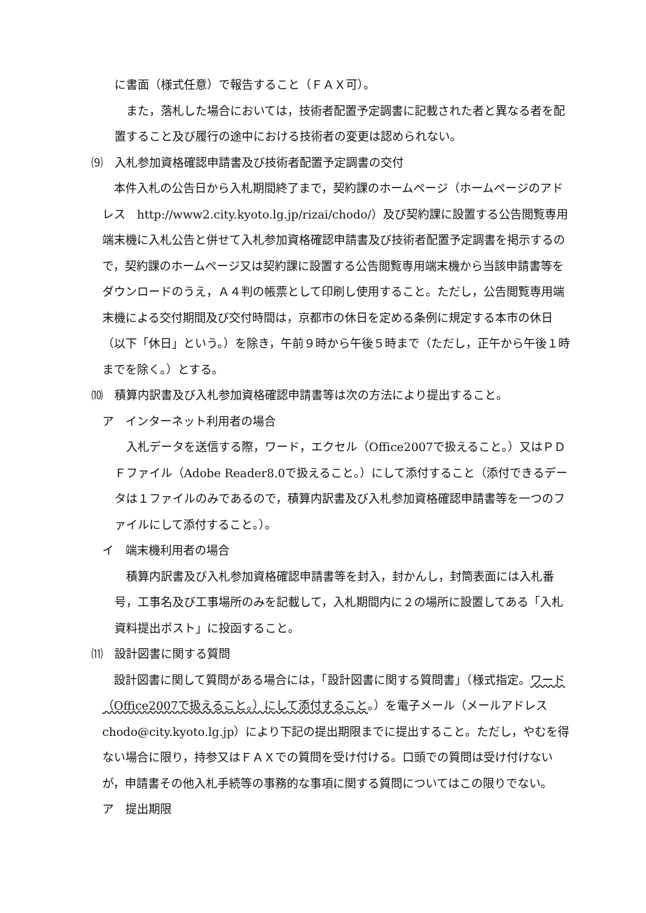に書面（様式任意）で報告すること（ＦＡＸ可）。
　また，落札した場合においては，技術者配置予定調書に記載された者と異なる者を配置すること及び履行の途中における技術者の変更は認められない。
⑼　入札参加資格確認申請書及び技術者配置予定調書の交付
　本件入札の公告日から入札期間終了まで，契約課のホームページ（ホームページのアドレス　http://www2.city.kyoto.lg.jp/rizai/chodo/）及び契約課に設置する公告閲覧専用端末機に入札公告と併せて入札参加資格確認申請書及び技術者配置予定調書を掲示するので，契約課のホームページ又は契約課に設置する公告閲覧専用端末機から当該申請書等をダウンロードのうえ，Ａ４判の帳票として印刷し使用すること。ただし，公告閲覧専用端末機による交付期間及び交付時間は，京都市の休日を定める条例に規定する本市の休日（以下「休日」という。）を除き，午前９時から午後５時まで（ただし，正午から午後１時までを除く。）とする。
⑽　積算内訳書及び入札参加資格確認申請書等は次の方法により提出すること。
ア　インターネット利用者の場合
　入札データを送信する際，ワード，エクセル（Office2007で扱えること。）又はＰＤＦファイル（Adobe Reader8.0で扱えること。）にして添付すること（添付できるデータは１ファイルのみであるので，積算内訳書及び入札参加資格確認申請書等を一つのファイルにして添付すること。）。
イ　端末機利用者の場合
　積算内訳書及び入札参加資格確認申請書等を封入，封かんし，封筒表面には入札番号，工事名及び工事場所のみを記載して，入札期間内に２の場所に設置してある「入札資料提出ポスト」に投函すること。
⑾　設計図書に関する質問
　設計図書に関して質問がある場合には，「設計図書に関する質問書」（様式指定。ワード（Office2007で扱えること。）にして添付すること。）を電子メール（メールアドレス　chodo@city.kyoto.lg.jp）により下記の提出期限までに提出すること。ただし，やむを得ない場合に限り，持参又はＦＡＸでの質問を受け付ける。口頭での質問は受け付けないが，申請書その他入札手続等の事務的な事項に関する質問についてはこの限りでない。
ア　提出期限